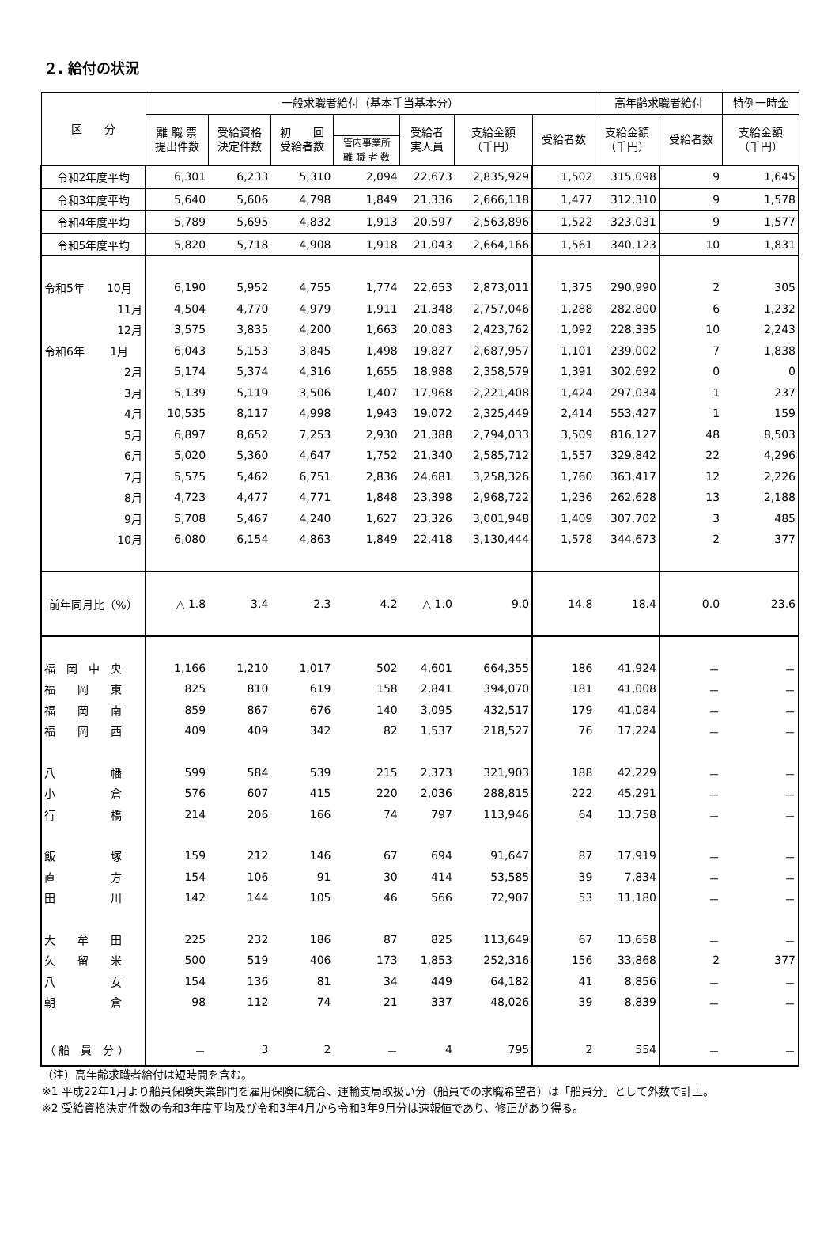２. 給付の状況
| 区 分 | 一般求職者給付（基本手当基本分） | | | | | | | 高年齢求職者給付 | | 特例一時金 |
| --- | --- | --- | --- | --- | --- | --- | --- | --- | --- | --- |
| | 離 職 票 提出件数 | 受給資格 決定件数 | 初 回 受給者数 | | 受給者 実人員 | 支給金額 （千円） | 受給者数 | 支給金額 （千円） | 受給者数 | 支給金額 （千円） |
| | | | | 管内事業所 離 職 者 数 | | | | | | |
| 令和2年度平均 | 6,301 | 6,233 | 5,310 | 2,094 | 22,673 | 2,835,929 | 1,502 | 315,098 | 9 | 1,645 |
| 令和3年度平均 | 5,640 | 5,606 | 4,798 | 1,849 | 21,336 | 2,666,118 | 1,477 | 312,310 | 9 | 1,578 |
| 令和4年度平均 | 5,789 | 5,695 | 4,832 | 1,913 | 20,597 | 2,563,896 | 1,522 | 323,031 | 9 | 1,577 |
| 令和5年度平均 | 5,820 | 5,718 | 4,908 | 1,918 | 21,043 | 2,664,166 | 1,561 | 340,123 | 10 | 1,831 |
| 令和5年 10月 | 6,190 | 5,952 | 4,755 | 1,774 | 22,653 | 2,873,011 | 1,375 | 290,990 | 2 | 305 |
| 11月 | 4,504 | 4,770 | 4,979 | 1,911 | 21,348 | 2,757,046 | 1,288 | 282,800 | 6 | 1,232 |
| 12月 | 3,575 | 3,835 | 4,200 | 1,663 | 20,083 | 2,423,762 | 1,092 | 228,335 | 10 | 2,243 |
| 令和6年 1月 | 6,043 | 5,153 | 3,845 | 1,498 | 19,827 | 2,687,957 | 1,101 | 239,002 | 7 | 1,838 |
| 2月 | 5,174 | 5,374 | 4,316 | 1,655 | 18,988 | 2,358,579 | 1,391 | 302,692 | 0 | 0 |
| 3月 | 5,139 | 5,119 | 3,506 | 1,407 | 17,968 | 2,221,408 | 1,424 | 297,034 | 1 | 237 |
| 4月 | 10,535 | 8,117 | 4,998 | 1,943 | 19,072 | 2,325,449 | 2,414 | 553,427 | 1 | 159 |
| 5月 | 6,897 | 8,652 | 7,253 | 2,930 | 21,388 | 2,794,033 | 3,509 | 816,127 | 48 | 8,503 |
| 6月 | 5,020 | 5,360 | 4,647 | 1,752 | 21,340 | 2,585,712 | 1,557 | 329,842 | 22 | 4,296 |
| 7月 | 5,575 | 5,462 | 6,751 | 2,836 | 24,681 | 3,258,326 | 1,760 | 363,417 | 12 | 2,226 |
| 8月 | 4,723 | 4,477 | 4,771 | 1,848 | 23,398 | 2,968,722 | 1,236 | 262,628 | 13 | 2,188 |
| 9月 | 5,708 | 5,467 | 4,240 | 1,627 | 23,326 | 3,001,948 | 1,409 | 307,702 | 3 | 485 |
| 10月 | 6,080 | 6,154 | 4,863 | 1,849 | 22,418 | 3,130,444 | 1,578 | 344,673 | 2 | 377 |
| 前年同月比（%） | △ 1.8 | 3.4 | 2.3 | 4.2 | △ 1.0 | 9.0 | 14.8 | 18.4 | 0.0 | 23.6 |
| 福 岡 中 央 | 1,166 | 1,210 | 1,017 | 502 | 4,601 | 664,355 | 186 | 41,924 | － | － |
| 福 岡 東 | 825 | 810 | 619 | 158 | 2,841 | 394,070 | 181 | 41,008 | － | － |
| 福 岡 南 | 859 | 867 | 676 | 140 | 3,095 | 432,517 | 179 | 41,084 | － | － |
| 福 岡 西 | 409 | 409 | 342 | 82 | 1,537 | 218,527 | 76 | 17,224 | － | － |
| 八 幡 | 599 | 584 | 539 | 215 | 2,373 | 321,903 | 188 | 42,229 | － | － |
| 小 倉 | 576 | 607 | 415 | 220 | 2,036 | 288,815 | 222 | 45,291 | － | － |
| 行 橋 | 214 | 206 | 166 | 74 | 797 | 113,946 | 64 | 13,758 | － | － |
| 飯 塚 | 159 | 212 | 146 | 67 | 694 | 91,647 | 87 | 17,919 | － | － |
| 直 方 | 154 | 106 | 91 | 30 | 414 | 53,585 | 39 | 7,834 | － | － |
| 田 川 | 142 | 144 | 105 | 46 | 566 | 72,907 | 53 | 11,180 | － | － |
| 大 牟 田 | 225 | 232 | 186 | 87 | 825 | 113,649 | 67 | 13,658 | － | － |
| 久 留 米 | 500 | 519 | 406 | 173 | 1,853 | 252,316 | 156 | 33,868 | 2 | 377 |
| 八 女 | 154 | 136 | 81 | 34 | 449 | 64,182 | 41 | 8,856 | － | － |
| 朝 倉 | 98 | 112 | 74 | 21 | 337 | 48,026 | 39 | 8,839 | － | － |
| （ 船 員 分 ） | － | 3 | 2 | － | 4 | 795 | 2 | 554 | － | － |
（注）高年齢求職者給付は短時間を含む。
※1 平成22年1月より船員保険失業部門を雇用保険に統合、運輸支局取扱い分（船員での求職希望者）は「船員分」として外数で計上。
※2 受給資格決定件数の令和3年度平均及び令和3年4月から令和3年9月分は速報値であり、修正があり得る。